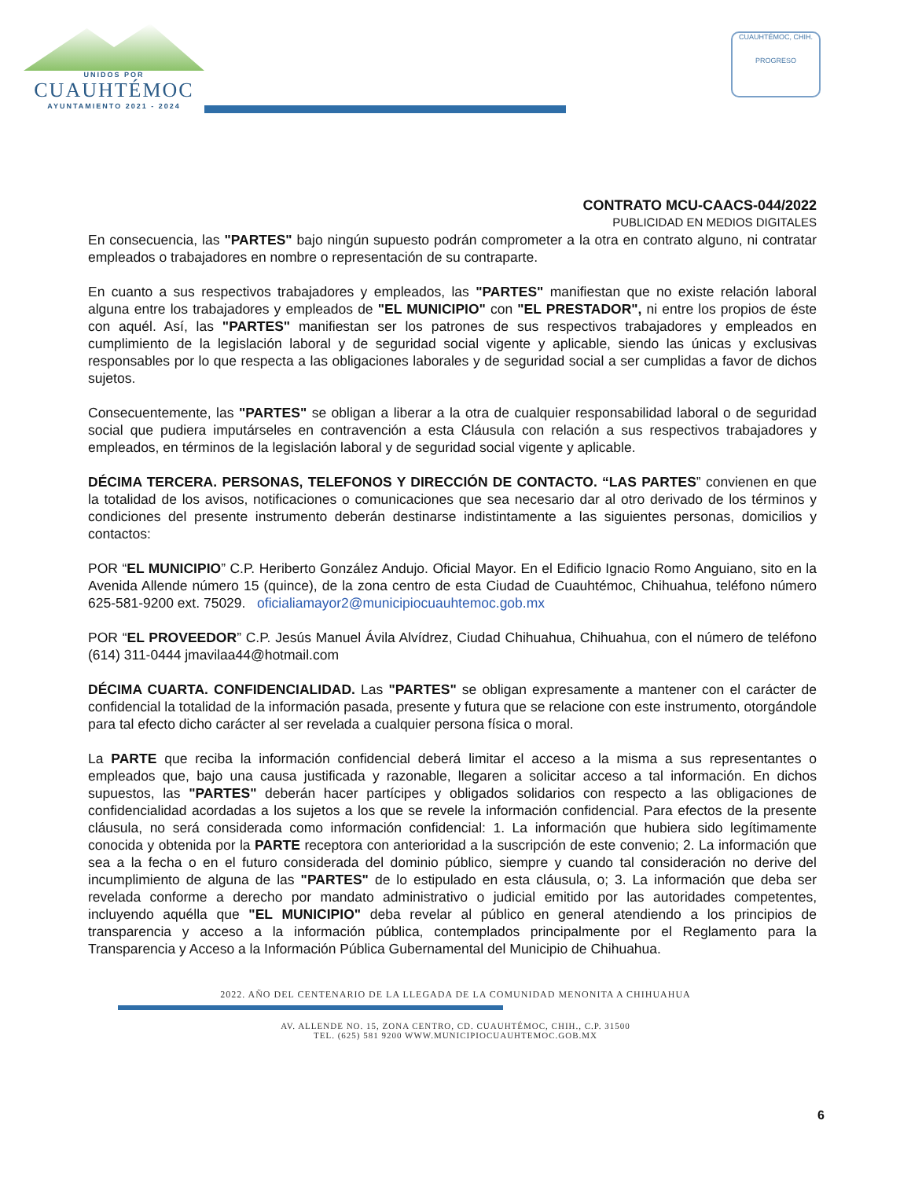UNIDOS POR
CUAUHTÉMOC
AYUNTAMIENTO 2021 - 2024
CUAUHTÉMOC, CHIH.
PROGRESO
CONTRATO MCU-CAACS-044/2022
PUBLICIDAD EN MEDIOS DIGITALES
En consecuencia, las "PARTES" bajo ningún supuesto podrán comprometer a la otra en contrato alguno, ni contratar empleados o trabajadores en nombre o representación de su contraparte.
En cuanto a sus respectivos trabajadores y empleados, las "PARTES" manifiestan que no existe relación laboral alguna entre los trabajadores y empleados de "EL MUNICIPIO" con "EL PRESTADOR", ni entre los propios de éste con aquél. Así, las "PARTES" manifiestan ser los patrones de sus respectivos trabajadores y empleados en cumplimiento de la legislación laboral y de seguridad social vigente y aplicable, siendo las únicas y exclusivas responsables por lo que respecta a las obligaciones laborales y de seguridad social a ser cumplidas a favor de dichos sujetos.
Consecuentemente, las "PARTES" se obligan a liberar a la otra de cualquier responsabilidad laboral o de seguridad social que pudiera imputárseles en contravención a esta Cláusula con relación a sus respectivos trabajadores y empleados, en términos de la legislación laboral y de seguridad social vigente y aplicable.
DÉCIMA TERCERA. PERSONAS, TELEFONOS Y DIRECCIÓN DE CONTACTO. “LAS PARTES” convienen en que la totalidad de los avisos, notificaciones o comunicaciones que sea necesario dar al otro derivado de los términos y condiciones del presente instrumento deberán destinarse indistintamente a las siguientes personas, domicilios y contactos:
POR “EL MUNICIPIO” C.P. Heriberto González Andujo. Oficial Mayor. En el Edificio Ignacio Romo Anguiano, sito en la Avenida Allende número 15 (quince), de la zona centro de esta Ciudad de Cuauhtémoc, Chihuahua, teléfono número 625-581-9200 ext. 75029. oficialiamayor2@municipiocuauhtemoc.gob.mx
POR “EL PROVEEDOR” C.P. Jesús Manuel Ávila Alvídrez, Ciudad Chihuahua, Chihuahua, con el número de teléfono (614) 311-0444 jmavilaa44@hotmail.com
DÉCIMA CUARTA. CONFIDENCIALIDAD. Las "PARTES" se obligan expresamente a mantener con el carácter de confidencial la totalidad de la información pasada, presente y futura que se relacione con este instrumento, otorgándole para tal efecto dicho carácter al ser revelada a cualquier persona física o moral.
La PARTE que reciba la información confidencial deberá limitar el acceso a la misma a sus representantes o empleados que, bajo una causa justificada y razonable, llegaren a solicitar acceso a tal información. En dichos supuestos, las "PARTES" deberán hacer partícipes y obligados solidarios con respecto a las obligaciones de confidencialidad acordadas a los sujetos a los que se revele la información confidencial. Para efectos de la presente cláusula, no será considerada como información confidencial: 1. La información que hubiera sido legítimamente conocida y obtenida por la PARTE receptora con anterioridad a la suscripción de este convenio; 2. La información que sea a la fecha o en el futuro considerada del dominio público, siempre y cuando tal consideración no derive del incumplimiento de alguna de las "PARTES" de lo estipulado en esta cláusula, o; 3. La información que deba ser revelada conforme a derecho por mandato administrativo o judicial emitido por las autoridades competentes, incluyendo aquélla que "EL MUNICIPIO" deba revelar al público en general atendiendo a los principios de transparencia y acceso a la información pública, contemplados principalmente por el Reglamento para la Transparencia y Acceso a la Información Pública Gubernamental del Municipio de Chihuahua.
2022. AÑO DEL CENTENARIO DE LA LLEGADA DE LA COMUNIDAD MENONITA A CHIHUAHUA
AV. ALLENDE NO. 15, ZONA CENTRO, CD. CUAUHTÉMOC, CHIH., C.P. 31500
TEL. (625) 581 9200 WWW.MUNICIPIOCUAUHTEMOC.GOB.MX
6